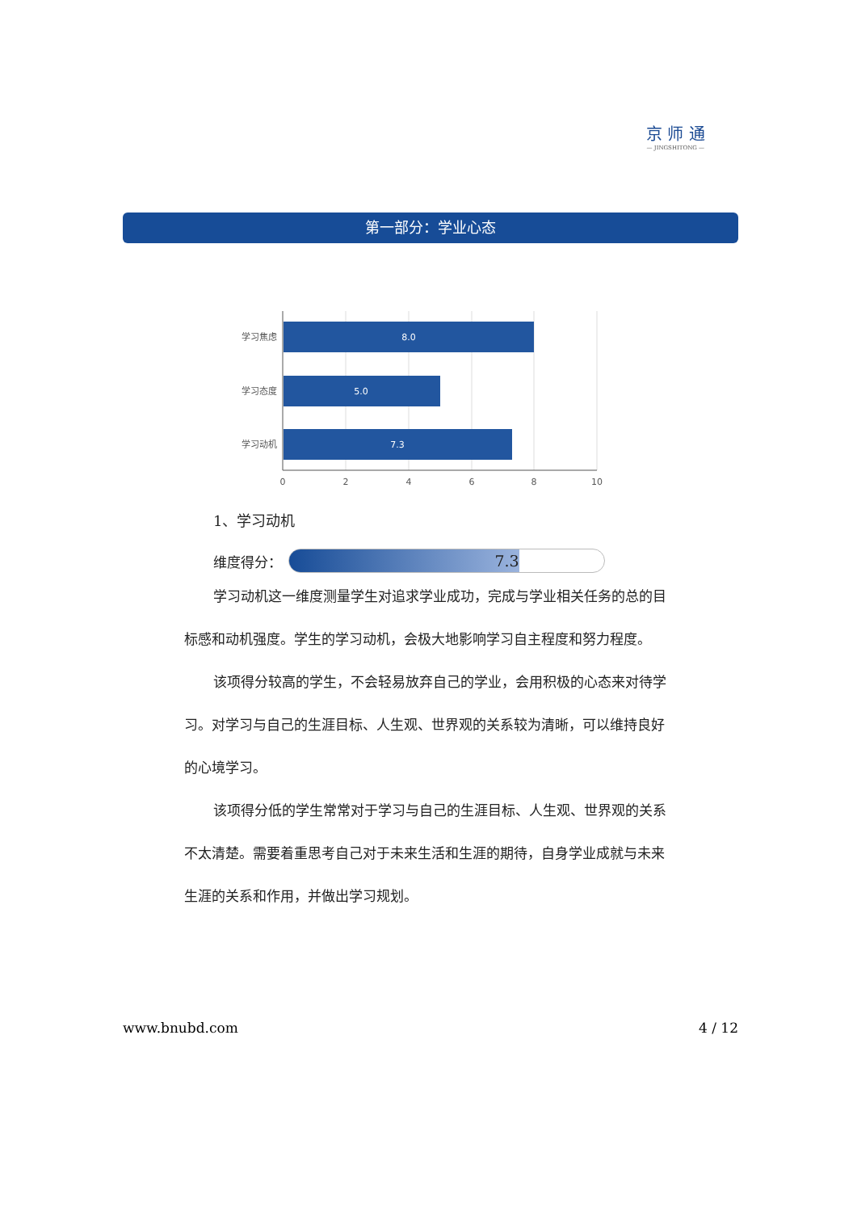京 师 通
— JINGSHITONG —
第一部分：学业心态
8.0
5.0
7.3
学习焦虑
学习态度
学习动机
0
2
4
6
8
10
1、学习动机
维度得分：
7.3
学习动机这一维度测量学生对追求学业成功，完成与学业相关任务的总的目标感和动机强度。学生的学习动机，会极大地影响学习自主程度和努力程度。
该项得分较高的学生，不会轻易放弃自己的学业，会用积极的心态来对待学习。对学习与自己的生涯目标、人生观、世界观的关系较为清晰，可以维持良好的心境学习。
该项得分低的学生常常对于学习与自己的生涯目标、人生观、世界观的关系不太清楚。需要着重思考自己对于未来生活和生涯的期待，自身学业成就与未来生涯的关系和作用，并做出学习规划。
www.bnubd.com 4 / 12